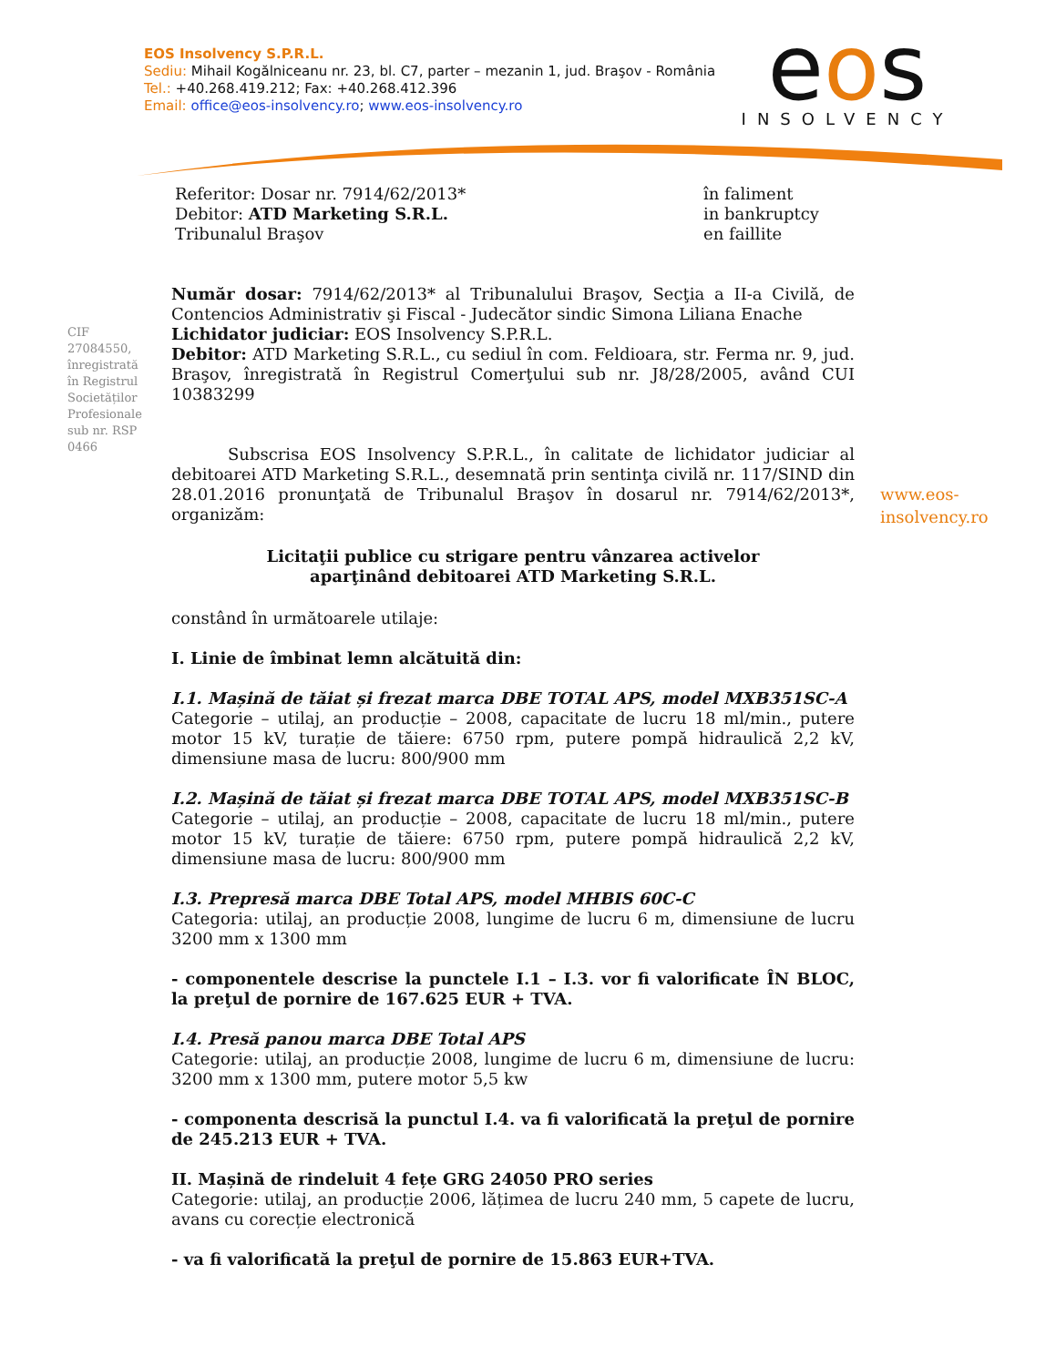EOS Insolvency S.P.R.L.
Sediu: Mihail Kogălniceanu nr. 23, bl. C7, parter – mezanin 1, jud. Braşov - România
Tel.: +40.268.419.212; Fax: +40.268.412.396
Email: office@eos-insolvency.ro; www.eos-insolvency.ro
eos
INSOLVENCY
Referitor: Dosar nr. 7914/62/2013*
Debitor: ATD Marketing S.R.L.
Tribunalul Braşov
în faliment
in bankruptcy
en faillite
CIF 27084550, înregistrată în Registrul Societăților Profesionale sub nr. RSP 0466
www.eos-
insolvency.ro
Număr dosar: 7914/62/2013* al Tribunalului Braşov, Secţia a II-a Civilă, de Contencios Administrativ şi Fiscal - Judecător sindic Simona Liliana Enache
Lichidator judiciar: EOS Insolvency S.P.R.L.
Debitor: ATD Marketing S.R.L., cu sediul în com. Feldioara, str. Ferma nr. 9, jud. Braşov, înregistrată în Registrul Comerţului sub nr. J8/28/2005, având CUI 10383299
Subscrisa EOS Insolvency S.P.R.L., în calitate de lichidator judiciar al debitoarei ATD Marketing S.R.L., desemnată prin sentinţa civilă nr. 117/SIND din 28.01.2016 pronunţată de Tribunalul Braşov în dosarul nr. 7914/62/2013*, organizăm:
Licitaţii publice cu strigare pentru vânzarea activelor
aparţinând debitoarei ATD Marketing S.R.L.
constând în următoarele utilaje:
I. Linie de îmbinat lemn alcătuită din:
I.1. Mașină de tăiat și frezat marca DBE TOTAL APS, model MXB351SC-A
Categorie – utilaj, an producție – 2008, capacitate de lucru 18 ml/min., putere motor 15 kV, turație de tăiere: 6750 rpm, putere pompă hidraulică 2,2 kV, dimensiune masa de lucru: 800/900 mm
I.2. Mașină de tăiat și frezat marca DBE TOTAL APS, model MXB351SC-B
Categorie – utilaj, an producție – 2008, capacitate de lucru 18 ml/min., putere motor 15 kV, turație de tăiere: 6750 rpm, putere pompă hidraulică 2,2 kV, dimensiune masa de lucru: 800/900 mm
I.3. Prepresă marca DBE Total APS, model MHBIS 60C-C
Categoria: utilaj, an producție 2008, lungime de lucru 6 m, dimensiune de lucru 3200 mm x 1300 mm
- componentele descrise la punctele I.1 – I.3. vor fi valorificate ÎN BLOC, la preţul de pornire de 167.625 EUR + TVA.
I.4. Presă panou marca DBE Total APS
Categorie: utilaj, an producție 2008, lungime de lucru 6 m, dimensiune de lucru: 3200 mm x 1300 mm, putere motor 5,5 kw
- componenta descrisă la punctul I.4. va fi valorificată la preţul de pornire de 245.213 EUR + TVA.
II. Mașină de rindeluit 4 fețe GRG 24050 PRO series
Categorie: utilaj, an producție 2006, lățimea de lucru 240 mm, 5 capete de lucru, avans cu corecție electronică
- va fi valorificată la preţul de pornire de 15.863 EUR+TVA.